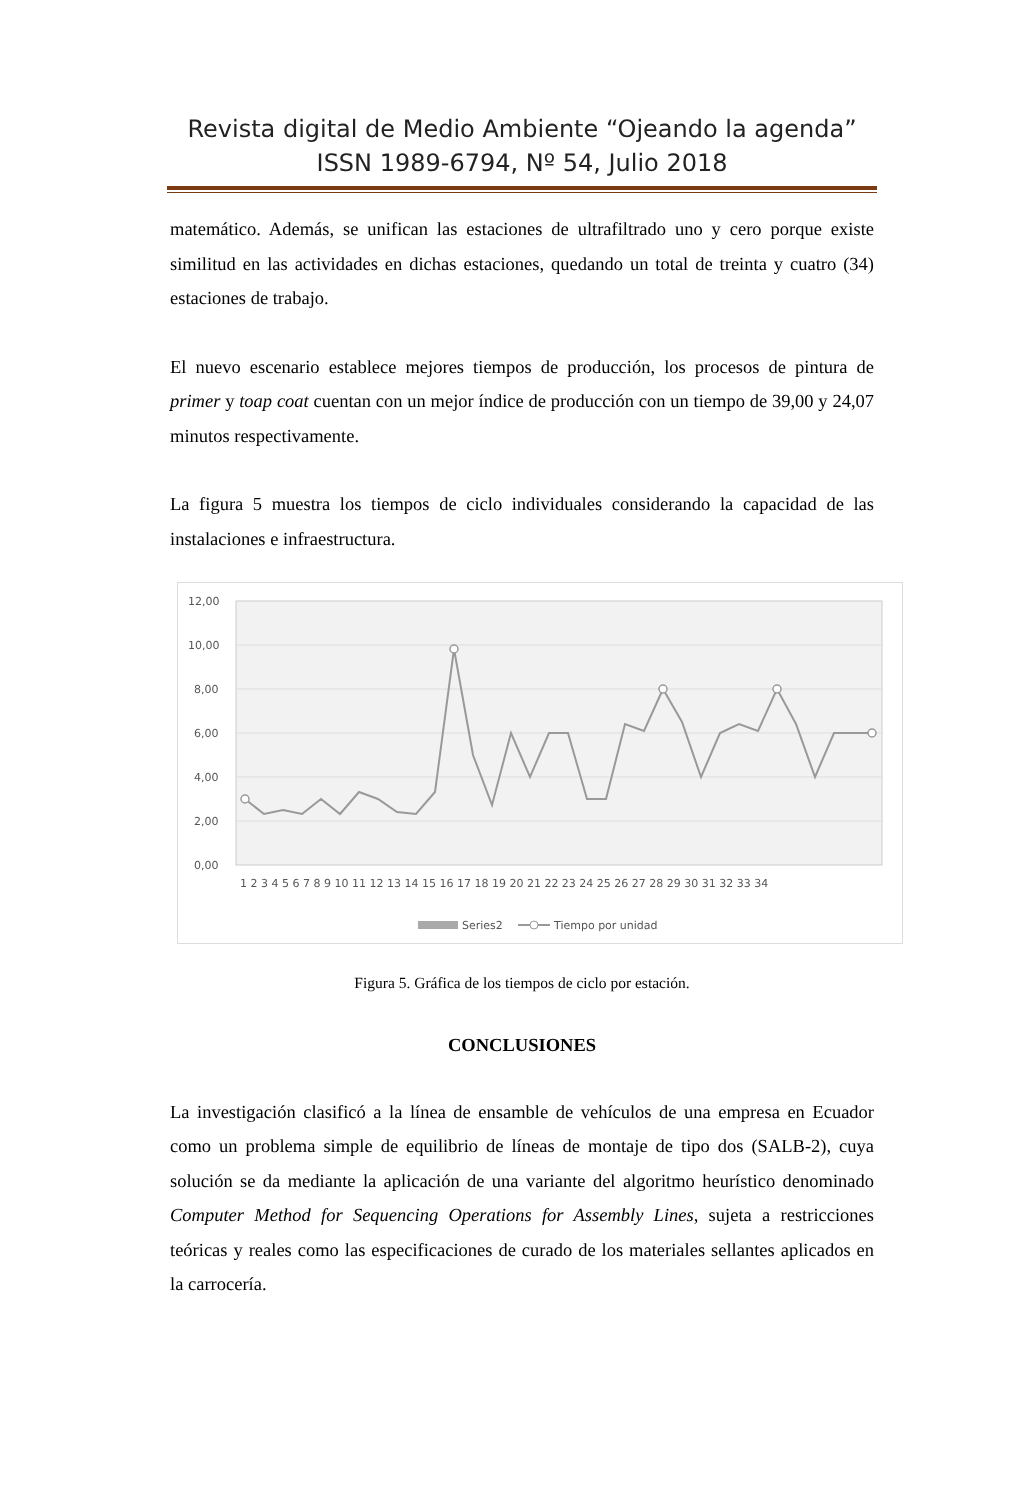Revista digital de Medio Ambiente “Ojeando la agenda”
ISSN 1989-6794, Nº 54, Julio 2018
matemático. Además, se unifican las estaciones de ultrafiltrado uno y cero porque existe similitud en las actividades en dichas estaciones, quedando un total de treinta y cuatro (34) estaciones de trabajo.
El nuevo escenario establece mejores tiempos de producción, los procesos de pintura de primer y toap coat cuentan con un mejor índice de producción con un tiempo de 39,00 y 24,07 minutos respectivamente.
La figura 5 muestra los tiempos de ciclo individuales considerando la capacidad de las instalaciones e infraestructura.
12,00
10,00
8,00
6,00
4,00
2,00
0,00
1 2 3 4 5 6 7 8 9 10 11 12 13 14 15 16 17 18 19 20 21 22 23 24 25 26 27 28 29 30 31 32 33 34
Series2
Tiempo por unidad
Figura 5. Gráfica de los tiempos de ciclo por estación.
CONCLUSIONES
La investigación clasificó a la línea de ensamble de vehículos de una empresa en Ecuador como un problema simple de equilibrio de líneas de montaje de tipo dos (SALB-2), cuya solución se da mediante la aplicación de una variante del algoritmo heurístico denominado Computer Method for Sequencing Operations for Assembly Lines, sujeta a restricciones teóricas y reales como las especificaciones de curado de los materiales sellantes aplicados en la carrocería.